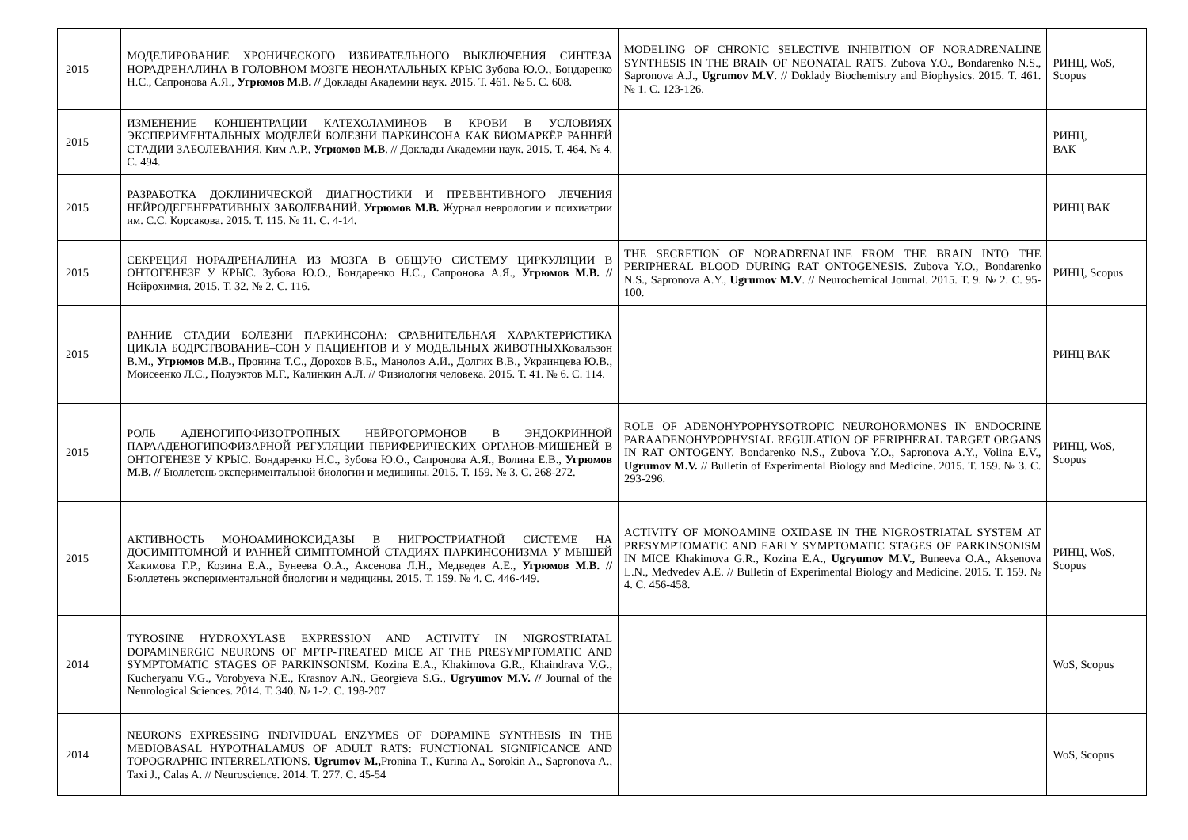| 2015 | МОДЕЛИРОВАНИЕ ХРОНИЧЕСКОГО ИЗБИРАТЕЛЬНОГО ВЫКЛЮЧЕНИЯ СИНТЕЗА НОРАДРЕНАЛИНА В ГОЛОВНОМ МОЗГЕ НЕОНАТАЛЬНЫХ КРЫС Зубова Ю.О., Бондаренко Н.С., Сапронова А.Я., Угрюмов М.В. // Доклады Академии наук. 2015. Т. 461. № 5. С. 608. | MODELING OF CHRONIC SELECTIVE INHIBITION OF NORADRENALINE SYNTHESIS IN THE BRAIN OF NEONATAL RATS. Zubova Y.O., Bondarenko N.S., Sapronova A.J., Ugrumov M.V . // Doklady Biochemistry and Biophysics. 2015. Т. 461. № 1. С. 123-126. | РИНЦ, WoS, Scopus |
| 2015 | ИЗМЕНЕНИЕ КОНЦЕНТРАЦИИ КАТЕХОЛАМИНОВ В КРОВИ В УСЛОВИЯХ ЭКСПЕРИМЕНТАЛЬНЫХ МОДЕЛЕЙ БОЛЕЗНИ ПАРКИНСОНА КАК БИОМАРКЁР РАННЕЙ СТАДИИ ЗАБОЛЕВАНИЯ. Ким А.Р., Угрюмов М.В . // Доклады Академии наук. 2015. Т. 464. № 4. С. 494. | | РИНЦ, ВАК |
| 2015 | РАЗРАБОТКА ДОКЛИНИЧЕСКОЙ ДИАГНОСТИКИ И ПРЕВЕНТИВНОГО ЛЕЧЕНИЯ НЕЙРОДЕГЕНЕРАТИВНЫХ ЗАБОЛЕВАНИЙ. Угрюмов М.В. Журнал неврологии и психиатрии им. С.С. Корсакова. 2015. Т. 115. № 11. С. 4-14. | | РИНЦ ВАК |
| 2015 | СЕКРЕЦИЯ НОРАДРЕНАЛИНА ИЗ МОЗГА В ОБЩУЮ СИСТЕМУ ЦИРКУЛЯЦИИ В ОНТОГЕНЕЗЕ У КРЫС. Зубова Ю.О., Бондаренко Н.С., Сапронова А.Я., Угрюмов М.В. // Нейрохимия. 2015. Т. 32. № 2. С. 116. | THE SECRETION OF NORADRENALINE FROM THE BRAIN INTO THE PERIPHERAL BLOOD DURING RAT ONTOGENESIS. Zubova Y.O., Bondarenko N.S., Sapronova A.Y., Ugrumov M.V . // Neurochemical Journal. 2015. Т. 9. № 2. С. 95-100. | РИНЦ, Scopus |
| 2015 | РАННИЕ СТАДИИ БОЛЕЗНИ ПАРКИНСОНА: СРАВНИТЕЛЬНАЯ ХАРАКТЕРИСТИКА ЦИКЛА БОДРСТВОВАНИЕ–СОН У ПАЦИЕНТОВ И У МОДЕЛЬНЫХ ЖИВОТНЫХКовальзон В.М., Угрюмов М.В. , Пронина Т.С., Дорохов В.Б., Манолов А.И., Долгих В.В., Украинцева Ю.В., Моисеенко Л.С., Полуэктов М.Г., Калинкин А.Л. // Физиология человека. 2015. Т. 41. № 6. С. 114. | | РИНЦ ВАК |
| 2015 | РОЛЬ АДЕНОГИПОФИЗОТРОПНЫХ НЕЙРОГОРМОНОВ В ЭНДОКРИННОЙ ПАРААДЕНОГИПОФИЗАРНОЙ РЕГУЛЯЦИИ ПЕРИФЕРИЧЕСКИХ ОРГАНОВ-МИШЕНЕЙ В ОНТОГЕНЕЗЕ У КРЫС. Бондаренко Н.С., Зубова Ю.О., Сапронова А.Я., Волина Е.В., Угрюмов М.В. // Бюллетень экспериментальной биологии и медицины. 2015. Т. 159. № 3. С. 268-272. | ROLE OF ADENOHYPOPHYSOTROPIC NEUROHORMONES IN ENDOCRINE PARAADENOHYPOPHYSIAL REGULATION OF PERIPHERAL TARGET ORGANS IN RAT ONTOGENY. Bondarenko N.S., Zubova Y.O., Sapronova A.Y., Volina E.V., Ugrumov M.V. // Bulletin of Experimental Biology and Medicine. 2015. Т. 159. № 3. С. 293-296. | РИНЦ, WoS, Scopus |
| 2015 | АКТИВНОСТЬ МОНОАМИНОКСИДАЗЫ В НИГРОСТРИАТНОЙ СИСТЕМЕ НА ДОСИМПТОМНОЙ И РАННЕЙ СИМПТОМНОЙ СТАДИЯХ ПАРКИНСОНИЗМА У МЫШЕЙ Хакимова Г.Р., Козина Е.А., Бунеева О.А., Аксенова Л.Н., Медведев А.Е., Угрюмов М.В. // Бюллетень экспериментальной биологии и медицины. 2015. Т. 159. № 4. С. 446-449. | ACTIVITY OF MONOAMINE OXIDASE IN THE NIGROSTRIATAL SYSTEM AT PRESYMPTOMATIC AND EARLY SYMPTOMATIC STAGES OF PARKINSONISM IN MICE Khakimova G.R., Kozina E.A., Ugryumov M.V., Buneeva O.A., Aksenova L.N., Medvedev A.E. // Bulletin of Experimental Biology and Medicine. 2015. Т. 159. № 4. С. 456-458. | РИНЦ, WoS, Scopus |
| 2014 | TYROSINE HYDROXYLASE EXPRESSION AND ACTIVITY IN NIGROSTRIATAL DOPAMINERGIC NEURONS OF MPTP-TREATED MICE AT THE PRESYMPTOMATIC AND SYMPTOMATIC STAGES OF PARKINSONISM. Kozina E.A., Khakimova G.R., Khaindrava V.G., Kucheryanu V.G., Vorobyeva N.E., Krasnov A.N., Georgieva S.G., Ugryumov M.V. // Journal of the Neurological Sciences. 2014. Т. 340. № 1-2. С. 198-207 | | WoS, Scopus |
| 2014 | NEURONS EXPRESSING INDIVIDUAL ENZYMES OF DOPAMINE SYNTHESIS IN THE MEDIOBASAL HYPOTHALAMUS OF ADULT RATS: FUNCTIONAL SIGNIFICANCE AND TOPOGRAPHIC INTERRELATIONS. Ugrumov M., Pronina T., Kurina A., Sorokin A., Sapronova A., Taxi J., Calas A. // Neuroscience. 2014. Т. 277. С. 45-54 | | WoS, Scopus |